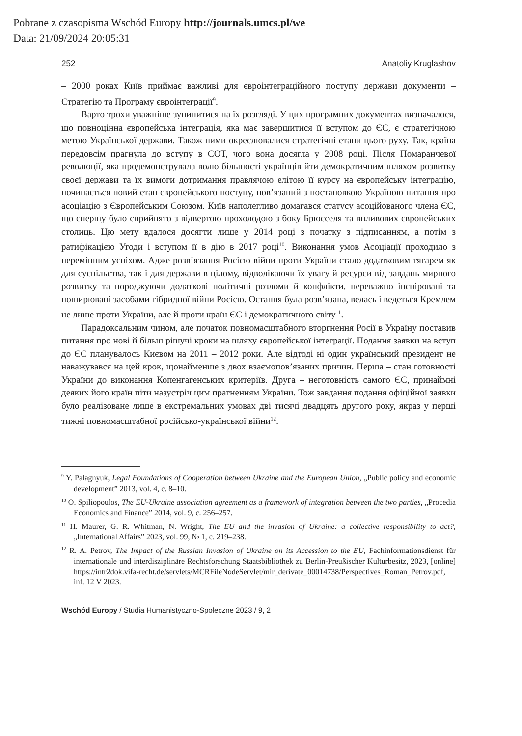Pobrane z czasopisma Wschód Europy http://journals.umcs.pl/we
Data: 21/09/2024 20:05:31
252 Anatoliy Kruglashov
– 2000 роках Київ приймає важливі для євроінтеграційного поступу держави документи – Стратегію та Програму євроінтеграції<sup>9</sup>.
Варто трохи уважніше зупинитися на їх розгляді. У цих програмних документах визначалося, що повноцінна європейська інтеграція, яка має завершитися її вступом до ЄС, є стратегічною метою Української держави. Також ними окреслювалися стратегічні етапи цього руху. Так, країна передовсім прагнула до вступу в СОТ, чого вона досягла у 2008 році. Після Помаранчевої революції, яка продемонструвала волю більшості українців йти демократичним шляхом розвитку своєї держави та їх вимоги дотримання правлячою елітою її курсу на європейську інтеграцію, починається новий етап європейського поступу, пов’язаний з постановкою Україною питання про асоціацію з Європейським Союзом. Київ наполегливо домагався статусу асоційованого члена ЄС, що спершу було сприйнято з відвертою прохолодою з боку Брюсселя та впливових європейських столиць. Цю мету вдалося досягти лише у 2014 році з початку з підписанням, а потім з ратифікацією Угоди і вступом її в дію в 2017 році<sup>10</sup>. Виконання умов Асоціації проходило з перемінним успіхом. Адже розв’язання Росією війни проти України стало додатковим тягарем як для суспільства, так і для держави в цілому, відволікаючи їх увагу й ресурси від завдань мирного розвитку та породжуючи додаткові політичні розломи й конфлікти, переважно інспіровані та поширювані засобами гібридної війни Росією. Остання була розв’язана, велась і ведеться Кремлем не лише проти України, але й проти країн ЄС і демократичного світу<sup>11</sup>.
Парадоксальним чином, але початок повномасштабного вторгнення Росії в Україну поставив питання про нові й більш рішучі кроки на шляху європейської інтеграції. Подання заявки на вступ до ЄС планувалось Києвом на 2011 – 2012 роки. Але відтоді ні один український президент не наважувався на цей крок, щонайменше з двох взаємопов’язаних причин. Перша – стан готовності України до виконання Копенгагенських критеріїв. Друга – неготовність самого ЄС, принаймні деяких його країн піти назустріч цим прагненням України. Тож завдання подання офіційної заявки було реалізоване лише в екстремальних умовах дві тисячі двадцять другого року, якраз у перші тижні повномасштабної російсько-української війни<sup>12</sup>.
<sup>9</sup> Y. Palagnyuk, Legal Foundations of Cooperation between Ukraine and the European Union, „Public policy and economic development” 2013, vol. 4, c. 8–10.
<sup>10</sup> O. Spiliopoulos, The EU-Ukraine association agreement as a framework of integration between the two parties, „Procedia Economics and Finance” 2014, vol. 9, c. 256–257.
<sup>11</sup> H. Maurer, G. R. Whitman, N. Wright, The EU and the invasion of Ukraine: a collective responsibility to act?, „International Affairs” 2023, vol. 99, № 1, c. 219–238.
<sup>12</sup> R. A. Petrov, The Impact of the Russian Invasion of Ukraine on its Accession to the EU, Fachinformationsdienst für internationale und interdisziplinäre Rechtsforschung Staatsbibliothek zu Berlin-Preußischer Kulturbesitz, 2023, [online] https://intr2dok.vifa-recht.de/servlets/MCRFileNodeServlet/mir_derivate_00014738/Perspectives_Roman_Petrov.pdf, inf. 12 V 2023.
Wschód Europy / Studia Humanistyczno-Społeczne 2023 / 9, 2